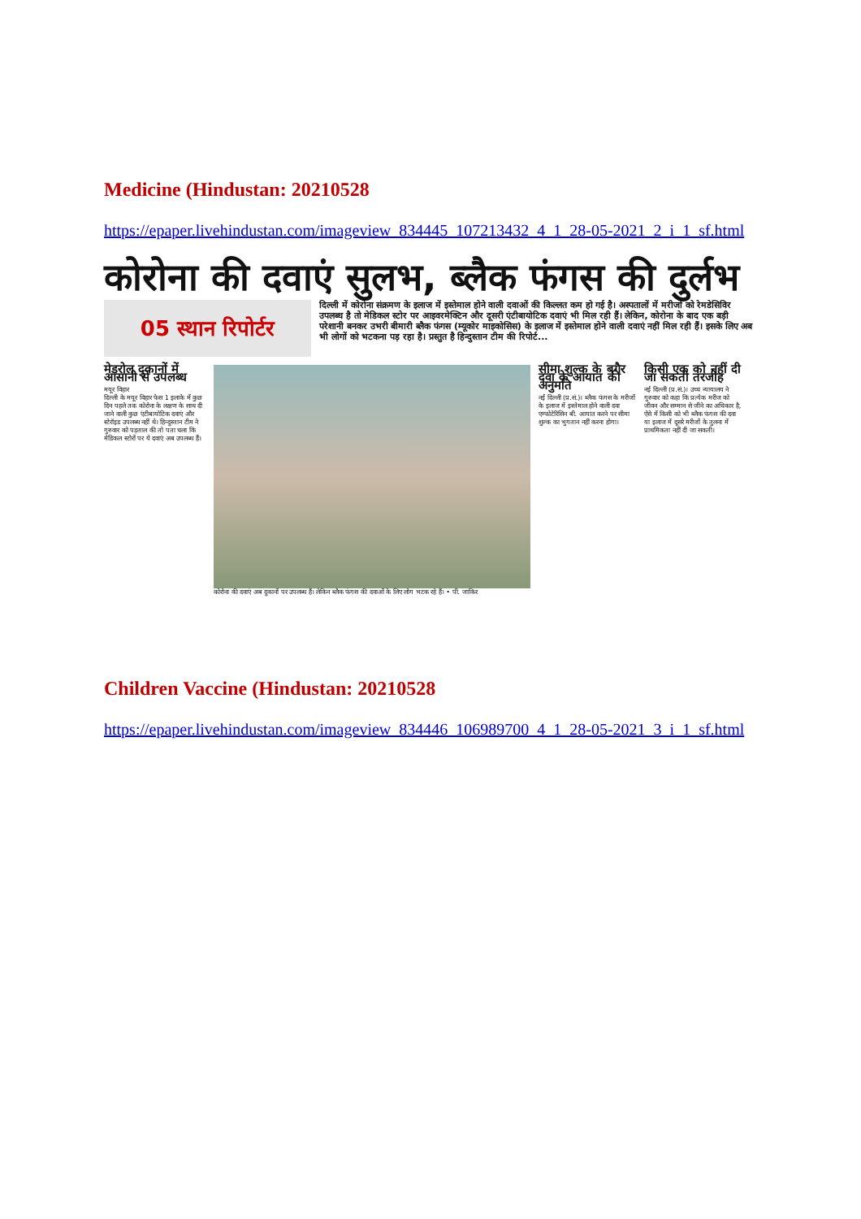Medicine (Hindustan: 20210528
https://epaper.livehindustan.com/imageview_834445_107213432_4_1_28-05-2021_2_i_1_sf.html
कोरोना की दवाएं सुलभ, ब्लैक फंगस की दुर्लभ
05 स्थान रिपोर्टर
दिल्ली में कोरोना संक्रमण के इलाज में इस्तेमाल होने वाली दवाओं की किल्लत कम हो गई है। अस्पतालों में मरीजों को रेमडेसिविर उपलब्ध है तो मेडिकल स्टोर पर आइवरमेक्टिन और दूसरी एंटीबायोटिक दवाएं भी मिल रही हैं। लेकिन, कोरोना के बाद एक बड़ी परेशानी बनकर उभरी बीमारी ब्लैक फंगस (म्यूकोर माइकोसिस) के इलाज में इस्तेमाल होने वाली दवाएं नहीं मिल रही हैं। इसके लिए अब भी लोगों को भटकना पड़ रहा है। प्रस्तुत है हिन्दुस्तान टीम की रिपोर्ट...
मेडरोल दुकानों में आसानी से उपलब्ध
मयूर विहार
दिल्ली के मयूर विहार फेस 1 इलाके में कुछ दिन पहले तक कोरोना के लक्षण के साथ दी जाने वाली कुछ एंटीबायोटिक दवाएं और स्टेरॉइड उपलब्ध नहीं थे। हिन्दुस्तान टीम ने गुरुवार को पड़ताल की तो पता चला कि मेडिकल स्टोरों पर ये दवाएं अब उपलब्ध हैं।
कोरोना की दवाएं अब दुकानों पर उपलब्ध हैं। लेकिन ब्लैक फंगस की दवाओं के लिए लोग भटक रहे हैं। • पी. जाकिर
सीमा शुल्क के बगैर दवा के आयात की अनुमति
नई दिल्ली (प्र.सं.)। ब्लैक फंगस के मरीजों के इलाज में इस्तेमाल होने वाली दवा एम्फोटेरिसिन बी. आयात करने पर सीमा शुल्क का भुगतान नहीं करना होगा।
किसी एक को नहीं दी जा सकती तरजीह
नई दिल्ली (प्र.सं.)। उच्च न्यायालय ने गुरुवार को कहा कि प्रत्येक मरीज को जीवन और सम्मान से जीने का अधिकार है, ऐसे में किसी को भी ब्लैक फंगस की दवा या इलाज में दूसरे मरीजों के तुलना में प्राथमिकता नहीं दी जा सकती।
Children Vaccine (Hindustan: 20210528
https://epaper.livehindustan.com/imageview_834446_106989700_4_1_28-05-2021_3_i_1_sf.html